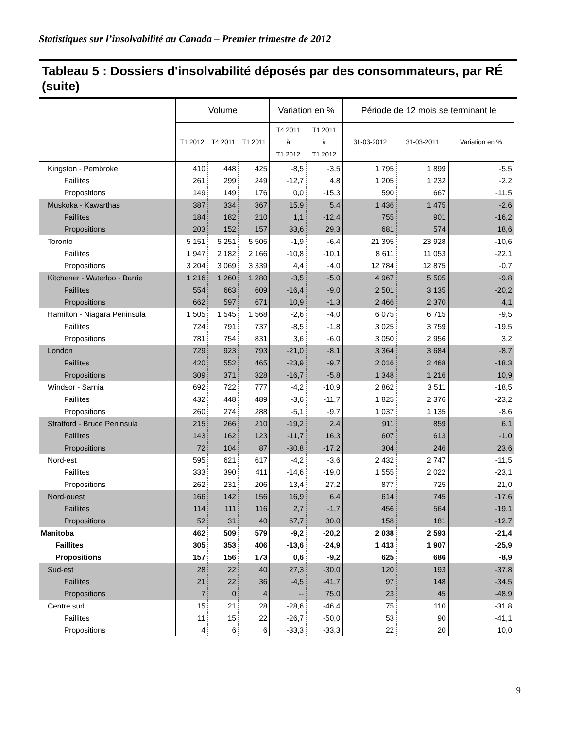Statistiques sur l’insolvabilité au Canada – Premier trimestre de 2012
Tableau 5 : Dossiers d'insolvabilité déposés par des consommateurs, par RÉ (suite)
| | Volume | | | Variation en % | | Période de 12 mois se terminant le | | |
| --- | --- | --- | --- | --- | --- | --- | --- | --- |
| | T1 2012 | T4 2011 | T1 2011 | T4 2011 à T1 2012 | T1 2011 à T1 2012 | 31-03-2012 | 31-03-2011 | Variation en % |
| Kingston - Pembroke | 410 | 448 | 425 | -8,5 | -3,5 | 1 795 | 1 899 | -5,5 |
| Faillites | 261 | 299 | 249 | -12,7 | 4,8 | 1 205 | 1 232 | -2,2 |
| Propositions | 149 | 149 | 176 | 0,0 | -15,3 | 590 | 667 | -11,5 |
| Muskoka - Kawarthas | 387 | 334 | 367 | 15,9 | 5,4 | 1 436 | 1 475 | -2,6 |
| Faillites | 184 | 182 | 210 | 1,1 | -12,4 | 755 | 901 | -16,2 |
| Propositions | 203 | 152 | 157 | 33,6 | 29,3 | 681 | 574 | 18,6 |
| Toronto | 5 151 | 5 251 | 5 505 | -1,9 | -6,4 | 21 395 | 23 928 | -10,6 |
| Faillites | 1 947 | 2 182 | 2 166 | -10,8 | -10,1 | 8 611 | 11 053 | -22,1 |
| Propositions | 3 204 | 3 069 | 3 339 | 4,4 | -4,0 | 12 784 | 12 875 | -0,7 |
| Kitchener - Waterloo - Barrie | 1 216 | 1 260 | 1 280 | -3,5 | -5,0 | 4 967 | 5 505 | -9,8 |
| Faillites | 554 | 663 | 609 | -16,4 | -9,0 | 2 501 | 3 135 | -20,2 |
| Propositions | 662 | 597 | 671 | 10,9 | -1,3 | 2 466 | 2 370 | 4,1 |
| Hamilton - Niagara Peninsula | 1 505 | 1 545 | 1 568 | -2,6 | -4,0 | 6 075 | 6 715 | -9,5 |
| Faillites | 724 | 791 | 737 | -8,5 | -1,8 | 3 025 | 3 759 | -19,5 |
| Propositions | 781 | 754 | 831 | 3,6 | -6,0 | 3 050 | 2 956 | 3,2 |
| London | 729 | 923 | 793 | -21,0 | -8,1 | 3 364 | 3 684 | -8,7 |
| Faillites | 420 | 552 | 465 | -23,9 | -9,7 | 2 016 | 2 468 | -18,3 |
| Propositions | 309 | 371 | 328 | -16,7 | -5,8 | 1 348 | 1 216 | 10,9 |
| Windsor - Sarnia | 692 | 722 | 777 | -4,2 | -10,9 | 2 862 | 3 511 | -18,5 |
| Faillites | 432 | 448 | 489 | -3,6 | -11,7 | 1 825 | 2 376 | -23,2 |
| Propositions | 260 | 274 | 288 | -5,1 | -9,7 | 1 037 | 1 135 | -8,6 |
| Stratford - Bruce Peninsula | 215 | 266 | 210 | -19,2 | 2,4 | 911 | 859 | 6,1 |
| Faillites | 143 | 162 | 123 | -11,7 | 16,3 | 607 | 613 | -1,0 |
| Propositions | 72 | 104 | 87 | -30,8 | -17,2 | 304 | 246 | 23,6 |
| Nord-est | 595 | 621 | 617 | -4,2 | -3,6 | 2 432 | 2 747 | -11,5 |
| Faillites | 333 | 390 | 411 | -14,6 | -19,0 | 1 555 | 2 022 | -23,1 |
| Propositions | 262 | 231 | 206 | 13,4 | 27,2 | 877 | 725 | 21,0 |
| Nord-ouest | 166 | 142 | 156 | 16,9 | 6,4 | 614 | 745 | -17,6 |
| Faillites | 114 | 111 | 116 | 2,7 | -1,7 | 456 | 564 | -19,1 |
| Propositions | 52 | 31 | 40 | 67,7 | 30,0 | 158 | 181 | -12,7 |
| Manitoba | 462 | 509 | 579 | -9,2 | -20,2 | 2 038 | 2 593 | -21,4 |
| Faillites | 305 | 353 | 406 | -13,6 | -24,9 | 1 413 | 1 907 | -25,9 |
| Propositions | 157 | 156 | 173 | 0,6 | -9,2 | 625 | 686 | -8,9 |
| Sud-est | 28 | 22 | 40 | 27,3 | -30,0 | 120 | 193 | -37,8 |
| Faillites | 21 | 22 | 36 | -4,5 | -41,7 | 97 | 148 | -34,5 |
| Propositions | 7 | 0 | 4 | -- | 75,0 | 23 | 45 | -48,9 |
| Centre sud | 15 | 21 | 28 | -28,6 | -46,4 | 75 | 110 | -31,8 |
| Faillites | 11 | 15 | 22 | -26,7 | -50,0 | 53 | 90 | -41,1 |
| Propositions | 4 | 6 | 6 | -33,3 | -33,3 | 22 | 20 | 10,0 |
9